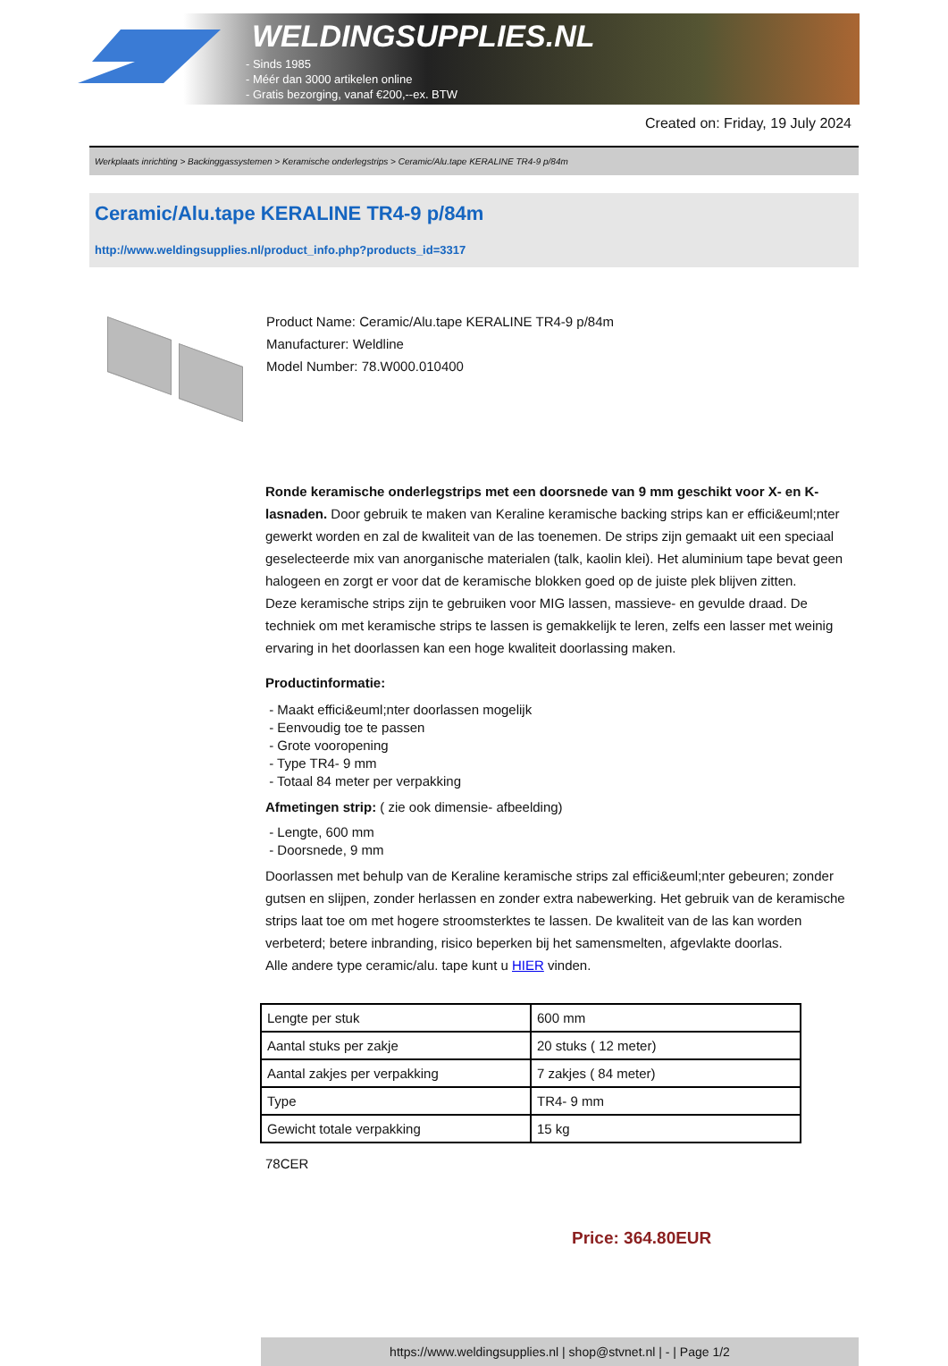WELDINGSUPPLIES.NL
- Sinds 1985
- Méér dan 3000 artikelen online
- Gratis bezorging, vanaf €200,--ex. BTW
Created on: Friday, 19 July 2024
Werkplaats inrichting > Backinggassystemen > Keramische onderlegstrips > Ceramic/Alu.tape KERALINE TR4-9 p/84m
Ceramic/Alu.tape KERALINE TR4-9 p/84m
http://www.weldingsupplies.nl/product_info.php?products_id=3317
Product Name: Ceramic/Alu.tape KERALINE TR4-9 p/84m
Manufacturer: Weldline
Model Number: 78.W000.010400
Ronde keramische onderlegstrips met een doorsnede van 9 mm geschikt voor X- en K- lasnaden. Door gebruik te maken van Keraline keramische backing strips kan er effici&euml;nter gewerkt worden en zal de kwaliteit van de las toenemen. De strips zijn gemaakt uit een speciaal geselecteerde mix van anorganische materialen (talk, kaolin klei). Het aluminium tape bevat geen halogeen en zorgt er voor dat de keramische blokken goed op de juiste plek blijven zitten.
Deze keramische strips zijn te gebruiken voor MIG lassen, massieve- en gevulde draad. De techniek om met keramische strips te lassen is gemakkelijk te leren, zelfs een lasser met weinig ervaring in het doorlassen kan een hoge kwaliteit doorlassing maken.
Productinformatie:
- Maakt effici&euml;nter doorlassen mogelijk
- Eenvoudig toe te passen
- Grote vooropening
- Type TR4- 9 mm
- Totaal 84 meter per verpakking
Afmetingen strip: ( zie ook dimensie- afbeelding)
- Lengte, 600 mm
- Doorsnede, 9 mm
Doorlassen met behulp van de Keraline keramische strips zal effici&euml;nter gebeuren; zonder gutsen en slijpen, zonder herlassen en zonder extra nabewerking. Het gebruik van de keramische strips laat toe om met hogere stroomsterktes te lassen. De kwaliteit van de las kan worden verbeterd; betere inbranding, risico beperken bij het samensmelten, afgevlakte doorlas.
Alle andere type ceramic/alu. tape kunt u HIER vinden.
| Lengte per stuk | 600 mm |
| Aantal stuks per zakje | 20 stuks ( 12 meter) |
| Aantal zakjes per verpakking | 7 zakjes ( 84 meter) |
| Type | TR4- 9 mm |
| Gewicht totale verpakking | 15 kg |
78CER
Price: 364.80EUR
https://www.weldingsupplies.nl | shop@stvnet.nl | - | Page 1/2